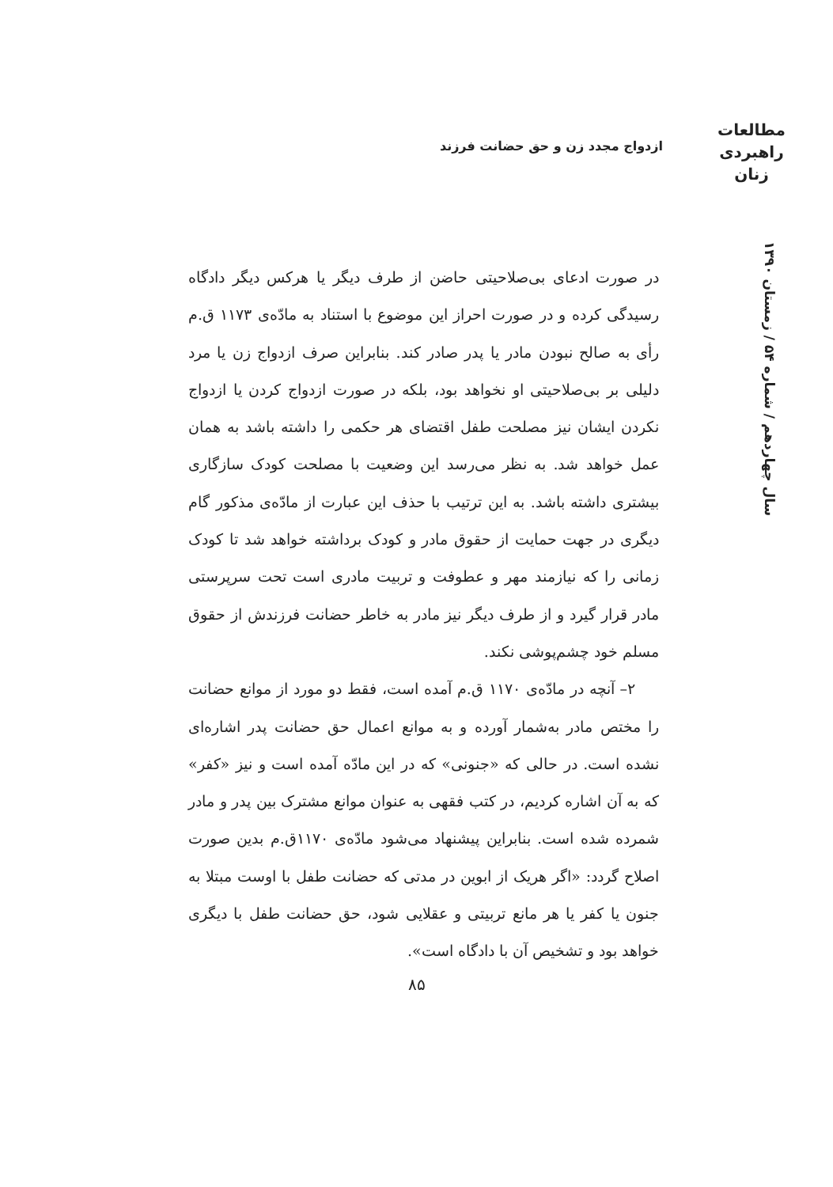مطالعات
راهبردی
زنان
ازدواج مجدد زن و حق حضانت فرزند
سال چهاردهم / شماره ۵۴ / زمستان ۱۳۹۰
در صورت ادعای بی‌صلاحیتی حاضن از طرف دیگر یا هرکس دیگر دادگاه رسیدگی کرده و در صورت احراز این موضوع با استناد به مادّه‌ی ۱۱۷۳ ق.م رأی به صالح نبودن مادر یا پدر صادر کند. بنابراین صرف ازدواج زن یا مرد دلیلی بر بی‌صلاحیتی او نخواهد بود، بلکه در صورت ازدواج کردن یا ازدواج نکردن ایشان نیز مصلحت طفل اقتضای هر حکمی را داشته باشد به همان عمل خواهد شد. به نظر می‌رسد این وضعیت با مصلحت کودک سازگاری بیشتری داشته باشد. به این ترتیب با حذف این عبارت از مادّه‌ی مذکور گام دیگری در جهت حمایت از حقوق مادر و کودک برداشته خواهد شد تا کودک زمانی را که نیازمند مهر و عطوفت و تربیت مادری است تحت سرپرستی مادر قرار گیرد و از طرف دیگر نیز مادر به خاطر حضانت فرزندش از حقوق مسلم خود چشم‌پوشی نکند.
۲– آنچه در مادّه‌ی ۱۱۷۰ ق.م آمده است، فقط دو مورد از موانع حضانت را مختص مادر به‌شمار آورده و به موانع اعمال حق حضانت پدر اشاره‌ای نشده است. در حالی که «جنونی» که در این مادّه آمده است و نیز «کفر» که به آن اشاره کردیم، در کتب فقهی به عنوان موانع مشترک بین پدر و مادر شمرده شده است. بنابراین پیشنهاد می‌شود مادّه‌ی ۱۱۷۰ق.م بدین صورت اصلاح گردد: «اگر هریک از ابوین در مدتی که حضانت طفل با اوست مبتلا به جنون یا کفر یا هر مانع تربیتی و عقلایی شود، حق حضانت طفل با دیگری خواهد بود و تشخیص آن با دادگاه است».
۸۵